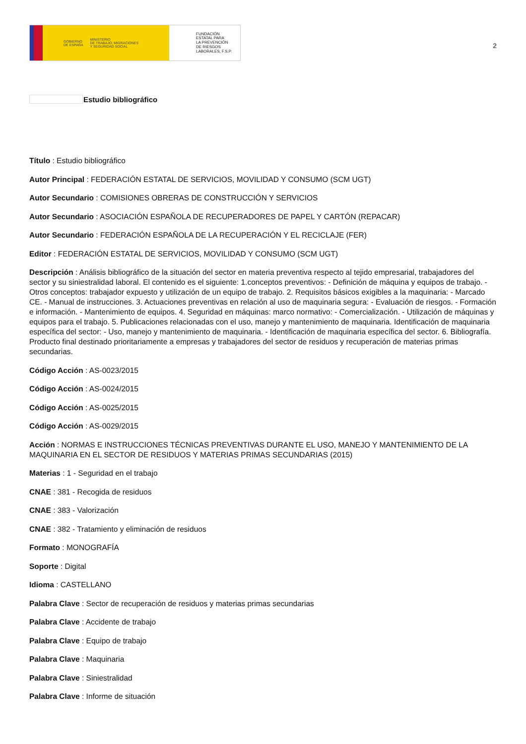GOBIERNO
DE ESPAÑA MINISTERIO
DE TRABAJO, MIGRACIONES
Y SEGURIDAD SOCIAL
FUNDACIÓN
ESTATAL PARA
LA PREVENCIÓN
DE RIESGOS
LABORALES, F.S.P.
2
Estudio bibliográfico
Título : Estudio bibliográfico
Autor Principal : FEDERACIÓN ESTATAL DE SERVICIOS, MOVILIDAD Y CONSUMO (SCM UGT)
Autor Secundario : COMISIONES OBRERAS DE CONSTRUCCIÓN Y SERVICIOS
Autor Secundario : ASOCIACIÓN ESPAÑOLA DE RECUPERADORES DE PAPEL Y CARTÓN (REPACAR)
Autor Secundario : FEDERACIÓN ESPAÑOLA DE LA RECUPERACIÓN Y EL RECICLAJE (FER)
Editor : FEDERACIÓN ESTATAL DE SERVICIOS, MOVILIDAD Y CONSUMO (SCM UGT)
Descripción : Análisis bibliográfico de la situación del sector en materia preventiva respecto al tejido empresarial, trabajadores del sector y su siniestralidad laboral. El contenido es el siguiente: 1.conceptos preventivos: - Definición de máquina y equipos de trabajo. - Otros conceptos: trabajador expuesto y utilización de un equipo de trabajo. 2. Requisitos básicos exigibles a la maquinaria: - Marcado CE. - Manual de instrucciones. 3. Actuaciones preventivas en relación al uso de maquinaria segura: - Evaluación de riesgos. - Formación e información. - Mantenimiento de equipos. 4. Seguridad en máquinas: marco normativo: - Comercialización. - Utilización de máquinas y equipos para el trabajo. 5. Publicaciones relacionadas con el uso, manejo y mantenimiento de maquinaria. Identificación de maquinaria específica del sector: - Uso, manejo y mantenimiento de maquinaria. - Identificación de maquinaria específica del sector. 6. Bibliografía. Producto final destinado prioritariamente a empresas y trabajadores del sector de residuos y recuperación de materias primas secundarias.
Código Acción : AS-0023/2015
Código Acción : AS-0024/2015
Código Acción : AS-0025/2015
Código Acción : AS-0029/2015
Acción : NORMAS E INSTRUCCIONES TÉCNICAS PREVENTIVAS DURANTE EL USO, MANEJO Y MANTENIMIENTO DE LA MAQUINARIA EN EL SECTOR DE RESIDUOS Y MATERIAS PRIMAS SECUNDARIAS (2015)
Materias : 1 - Seguridad en el trabajo
CNAE : 381 - Recogida de residuos
CNAE : 383 - Valorización
CNAE : 382 - Tratamiento y eliminación de residuos
Formato : MONOGRAFÍA
Soporte : Digital
Idioma : CASTELLANO
Palabra Clave : Sector de recuperación de residuos y materias primas secundarias
Palabra Clave : Accidente de trabajo
Palabra Clave : Equipo de trabajo
Palabra Clave : Maquinaria
Palabra Clave : Siniestralidad
Palabra Clave : Informe de situación